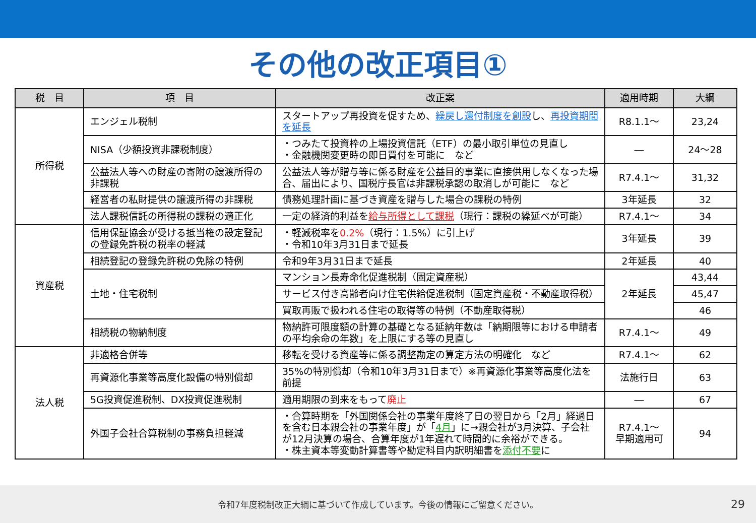その他の改正項目①
| 税 目 | 項 目 | 改正案 | 適用時期 | 大綱 |
| --- | --- | --- | --- | --- |
| 所得税 | エンジェル税制 | スタートアップ再投資を促すため、 繰戻し還付制度を創設 し、 再投資期間を延長 | R8.1.1～ | 23,24 |
| | NISA（少額投資非課税制度） | ・つみたて投資枠の上場投資信託（ETF）の最小取引単位の見直し ・金融機関変更時の即日買付を可能に など | ― | 24～28 |
| | 公益法人等への財産の寄附の譲渡所得の非課税 | 公益法人等が贈与等に係る財産を公益目的事業に直接供用しなくなった場合、届出により、国税庁長官は非課税承認の取消しが可能に など | R7.4.1～ | 31,32 |
| | 経営者の私財提供の譲渡所得の非課税 | 債務処理計画に基づき資産を贈与した場合の課税の特例 | 3年延長 | 32 |
| | 法人課税信託の所得税の課税の適正化 | 一定の経済的利益を 給与所得として課税 （現行：課税の繰延べが可能） | R7.4.1～ | 34 |
| 資産税 | 信用保証協会が受ける抵当権の設定登記の登録免許税の税率の軽減 | ・軽減税率を 0.2% （現行：1.5%）に引上げ ・令和10年3月31日まで延長 | 3年延長 | 39 |
| | 相続登記の登録免許税の免除の特例 | 令和9年3月31日まで延長 | 2年延長 | 40 |
| | 土地・住宅税制 | マンション長寿命化促進税制（固定資産税） | 2年延長 | 43,44 |
| | | サービス付き高齢者向け住宅供給促進税制（固定資産税・不動産取得税） | | 45,47 |
| | | 買取再販で扱われる住宅の取得等の特例（不動産取得税） | | 46 |
| | 相続税の物納制度 | 物納許可限度額の計算の基礎となる延納年数は「納期限等における申請者の平均余命の年数」を上限にする等の見直し | R7.4.1～ | 49 |
| 法人税 | 非適格合併等 | 移転を受ける資産等に係る調整勘定の算定方法の明確化 など | R7.4.1～ | 62 |
| | 再資源化事業等高度化設備の特別償却 | 35%の特別償却（令和10年3月31日まで）※再資源化事業等高度化法を前提 | 法施行日 | 63 |
| | 5G投資促進税制、DX投資促進税制 | 適用期限の到来をもって 廃止 | ― | 67 |
| | 外国子会社合算税制の事務負担軽減 | ・合算時期を「外国関係会社の事業年度終了日の翌日から「2月」経過日を含む日本親会社の事業年度」が「 4月 」に→親会社が3月決算、子会社が12月決算の場合、合算年度が1年遅れて時間的に余裕ができる。 ・株主資本等変動計算書等や勘定科目内訳明細書を 添付不要 に | R7.4.1～ 早期適用可 | 94 |
令和7年度税制改正大綱に基づいて作成しています。今後の情報にご留意ください。 29